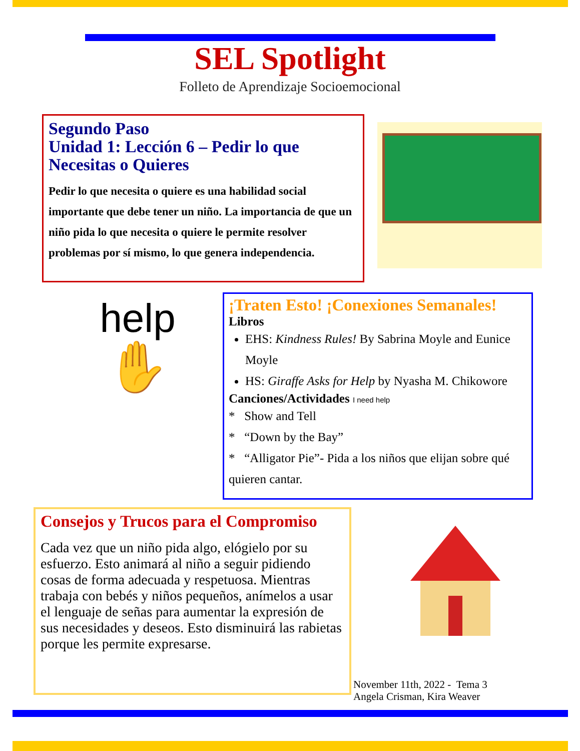SEL Spotlight
Folleto de Aprendizaje Socioemocional
Segundo Paso
Unidad 1: Lección 6 – Pedir lo que Necesitas o Quieres
Pedir lo que necesita o quiere es una habilidad social importante que debe tener un niño. La importancia de que un niño pida lo que necesita o quiere le permite resolver problemas por sí mismo, lo que genera independencia.
help
✋
¡Traten Esto! ¡Conexiones Semanales!
Libros
EHS: Kindness Rules! By Sabrina Moyle and Eunice Moyle
HS: Giraffe Asks for Help by Nyasha M. Chikowore
Canciones/Actividades I need help
* Show and Tell
* “Down by the Bay”
* “Alligator Pie”- Pida a los niños que elijan sobre qué quieren cantar.
Consejos y Trucos para el Compromiso
Cada vez que un niño pida algo, elógielo por su esfuerzo. Esto animará al niño a seguir pidiendo cosas de forma adecuada y respetuosa. Mientras trabaja con bebés y niños pequeños, anímelos a usar el lenguaje de señas para aumentar la expresión de sus necesidades y deseos. Esto disminuirá las rabietas porque les permite expresarse.
November 11th, 2022 - Tema 3
Angela Crisman, Kira Weaver